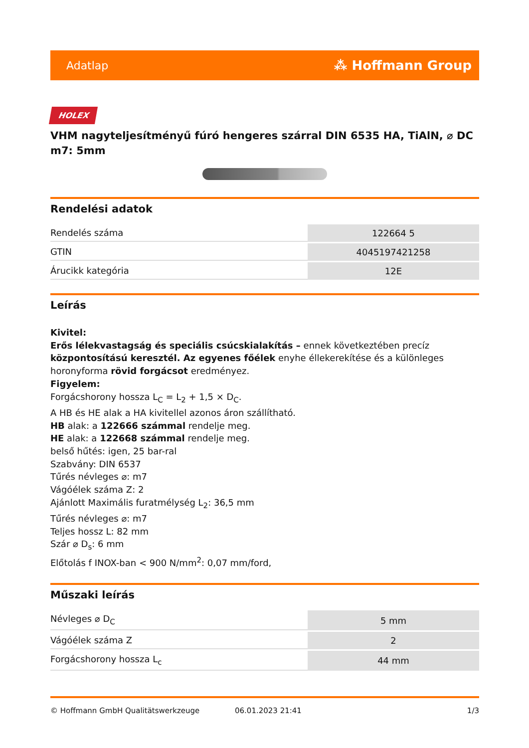Adatlap ⁂ Hoffmann Group
HOLEX
VHM nagyteljesítményű fúró hengeres szárral DIN 6535 HA, TiAlN, ⌀ DC m7: 5mm
Rendelési adatok
| Rendelés száma | 122664 5 |
| GTIN | 4045197421258 |
| Árucikk kategória | 12E |
Leírás
Kivitel:
Erős lélekvastagság és speciális csúcskialakítás – ennek következtében precíz központosítású keresztél. Az egyenes főélek enyhe éllekerekítése és a különleges horonyforma rövid forgácsot eredményez.
Figyelem:
Forgácshorony hossza L<sub>C</sub> = L<sub>2</sub> + 1,5 × D<sub>C</sub>.
A HB és HE alak a HA kivitellel azonos áron szállítható.
HB alak: a 122666 számmal rendelje meg.
HE alak: a 122668 számmal rendelje meg.
belső hűtés: igen, 25 bar-ral
Szabvány: DIN 6537
Tűrés névleges ⌀: m7
Vágóélek száma Z: 2
Ajánlott Maximális furatmélység L<sub>2</sub>: 36,5 mm
Tűrés névleges ⌀: m7
Teljes hossz L: 82 mm
Szár ⌀ D<sub>s</sub>: 6 mm
Előtolás f INOX-ban < 900 N/mm<sup>2</sup>: 0,07 mm/ford,
Műszaki leírás
| Névleges ⌀ D<sub>C</sub> | 5 mm |
| Vágóélek száma Z | 2 |
| Forgácshorony hossza L<sub>c</sub> | 44 mm |
© Hoffmann GmbH Qualitätswerkzeuge 06.01.2023 21:41 1/3